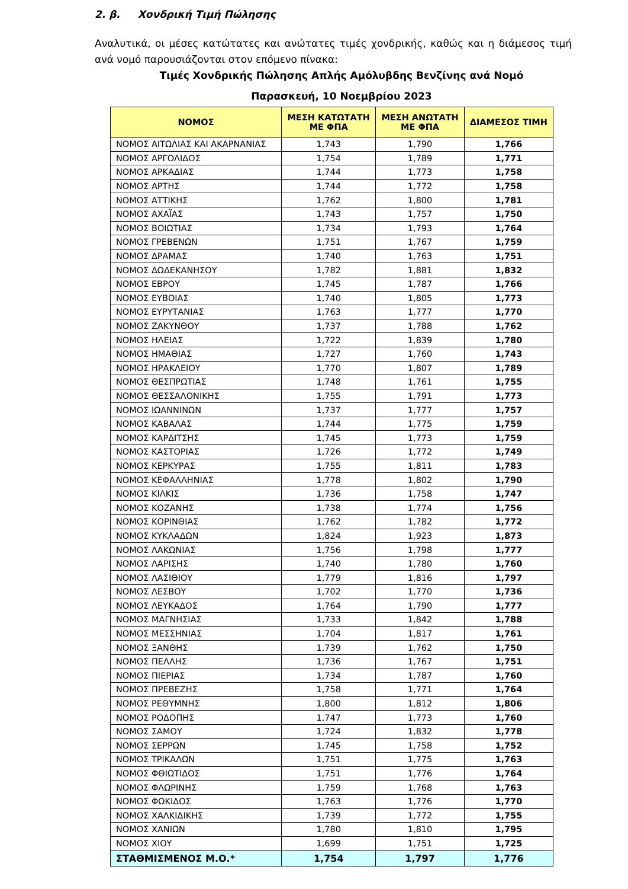2. β. Χονδρική Τιμή Πώλησης
Αναλυτικά, οι μέσες κατώτατες και ανώτατες τιμές χονδρικής, καθώς και η διάμεσος τιμή ανά νομό παρουσιάζονται στον επόμενο πίνακα:
Τιμές Χονδρικής Πώλησης Απλής Αμόλυβδης Βενζίνης ανά Νομό
Παρασκευή, 10 Νοεμβρίου 2023
| ΝΟΜΟΣ | ΜΕΣΗ ΚΑΤΩΤΑΤΗ ΜΕ ΦΠΑ | ΜΕΣΗ ΑΝΩΤΑΤΗ ΜΕ ΦΠΑ | ΔΙΑΜΕΣΟΣ ΤΙΜΗ |
| --- | --- | --- | --- |
| ΝΟΜΟΣ ΑΙΤΩΛΙΑΣ ΚΑΙ ΑΚΑΡΝΑΝΙΑΣ | 1,743 | 1,790 | 1,766 |
| ΝΟΜΟΣ ΑΡΓΟΛΙΔΟΣ | 1,754 | 1,789 | 1,771 |
| ΝΟΜΟΣ ΑΡΚΑΔΙΑΣ | 1,744 | 1,773 | 1,758 |
| ΝΟΜΟΣ ΑΡΤΗΣ | 1,744 | 1,772 | 1,758 |
| ΝΟΜΟΣ ΑΤΤΙΚΗΣ | 1,762 | 1,800 | 1,781 |
| ΝΟΜΟΣ ΑΧΑΪΑΣ | 1,743 | 1,757 | 1,750 |
| ΝΟΜΟΣ ΒΟΙΩΤΙΑΣ | 1,734 | 1,793 | 1,764 |
| ΝΟΜΟΣ ΓΡΕΒΕΝΩΝ | 1,751 | 1,767 | 1,759 |
| ΝΟΜΟΣ ΔΡΑΜΑΣ | 1,740 | 1,763 | 1,751 |
| ΝΟΜΟΣ ΔΩΔΕΚΑΝΗΣΟΥ | 1,782 | 1,881 | 1,832 |
| ΝΟΜΟΣ ΕΒΡΟΥ | 1,745 | 1,787 | 1,766 |
| ΝΟΜΟΣ ΕΥΒΟΙΑΣ | 1,740 | 1,805 | 1,773 |
| ΝΟΜΟΣ ΕΥΡΥΤΑΝΙΑΣ | 1,763 | 1,777 | 1,770 |
| ΝΟΜΟΣ ΖΑΚΥΝΘΟΥ | 1,737 | 1,788 | 1,762 |
| ΝΟΜΟΣ ΗΛΕΙΑΣ | 1,722 | 1,839 | 1,780 |
| ΝΟΜΟΣ ΗΜΑΘΙΑΣ | 1,727 | 1,760 | 1,743 |
| ΝΟΜΟΣ ΗΡΑΚΛΕΙΟΥ | 1,770 | 1,807 | 1,789 |
| ΝΟΜΟΣ ΘΕΣΠΡΩΤΙΑΣ | 1,748 | 1,761 | 1,755 |
| ΝΟΜΟΣ ΘΕΣΣΑΛΟΝΙΚΗΣ | 1,755 | 1,791 | 1,773 |
| ΝΟΜΟΣ ΙΩΑΝΝΙΝΩΝ | 1,737 | 1,777 | 1,757 |
| ΝΟΜΟΣ ΚΑΒΑΛΑΣ | 1,744 | 1,775 | 1,759 |
| ΝΟΜΟΣ ΚΑΡΔΙΤΣΗΣ | 1,745 | 1,773 | 1,759 |
| ΝΟΜΟΣ ΚΑΣΤΟΡΙΑΣ | 1,726 | 1,772 | 1,749 |
| ΝΟΜΟΣ ΚΕΡΚΥΡΑΣ | 1,755 | 1,811 | 1,783 |
| ΝΟΜΟΣ ΚΕΦΑΛΛΗΝΙΑΣ | 1,778 | 1,802 | 1,790 |
| ΝΟΜΟΣ ΚΙΛΚΙΣ | 1,736 | 1,758 | 1,747 |
| ΝΟΜΟΣ ΚΟΖΑΝΗΣ | 1,738 | 1,774 | 1,756 |
| ΝΟΜΟΣ ΚΟΡΙΝΘΙΑΣ | 1,762 | 1,782 | 1,772 |
| ΝΟΜΟΣ ΚΥΚΛΑΔΩΝ | 1,824 | 1,923 | 1,873 |
| ΝΟΜΟΣ ΛΑΚΩΝΙΑΣ | 1,756 | 1,798 | 1,777 |
| ΝΟΜΟΣ ΛΑΡΙΣΗΣ | 1,740 | 1,780 | 1,760 |
| ΝΟΜΟΣ ΛΑΣΙΘΙΟΥ | 1,779 | 1,816 | 1,797 |
| ΝΟΜΟΣ ΛΕΣΒΟΥ | 1,702 | 1,770 | 1,736 |
| ΝΟΜΟΣ ΛΕΥΚΑΔΟΣ | 1,764 | 1,790 | 1,777 |
| ΝΟΜΟΣ ΜΑΓΝΗΣΙΑΣ | 1,733 | 1,842 | 1,788 |
| ΝΟΜΟΣ ΜΕΣΣΗΝΙΑΣ | 1,704 | 1,817 | 1,761 |
| ΝΟΜΟΣ ΞΑΝΘΗΣ | 1,739 | 1,762 | 1,750 |
| ΝΟΜΟΣ ΠΕΛΛΗΣ | 1,736 | 1,767 | 1,751 |
| ΝΟΜΟΣ ΠΙΕΡΙΑΣ | 1,734 | 1,787 | 1,760 |
| ΝΟΜΟΣ ΠΡΕΒΕΖΗΣ | 1,758 | 1,771 | 1,764 |
| ΝΟΜΟΣ ΡΕΘΥΜΝΗΣ | 1,800 | 1,812 | 1,806 |
| ΝΟΜΟΣ ΡΟΔΟΠΗΣ | 1,747 | 1,773 | 1,760 |
| ΝΟΜΟΣ ΣΑΜΟΥ | 1,724 | 1,832 | 1,778 |
| ΝΟΜΟΣ ΣΕΡΡΩΝ | 1,745 | 1,758 | 1,752 |
| ΝΟΜΟΣ ΤΡΙΚΑΛΩΝ | 1,751 | 1,775 | 1,763 |
| ΝΟΜΟΣ ΦΘΙΩΤΙΔΟΣ | 1,751 | 1,776 | 1,764 |
| ΝΟΜΟΣ ΦΛΩΡΙΝΗΣ | 1,759 | 1,768 | 1,763 |
| ΝΟΜΟΣ ΦΩΚΙΔΟΣ | 1,763 | 1,776 | 1,770 |
| ΝΟΜΟΣ ΧΑΛΚΙΔΙΚΗΣ | 1,739 | 1,772 | 1,755 |
| ΝΟΜΟΣ ΧΑΝΙΩΝ | 1,780 | 1,810 | 1,795 |
| ΝΟΜΟΣ ΧΙΟΥ | 1,699 | 1,751 | 1,725 |
| ΣΤΑΘΜΙΣΜΕΝΟΣ Μ.Ο.* | 1,754 | 1,797 | 1,776 |